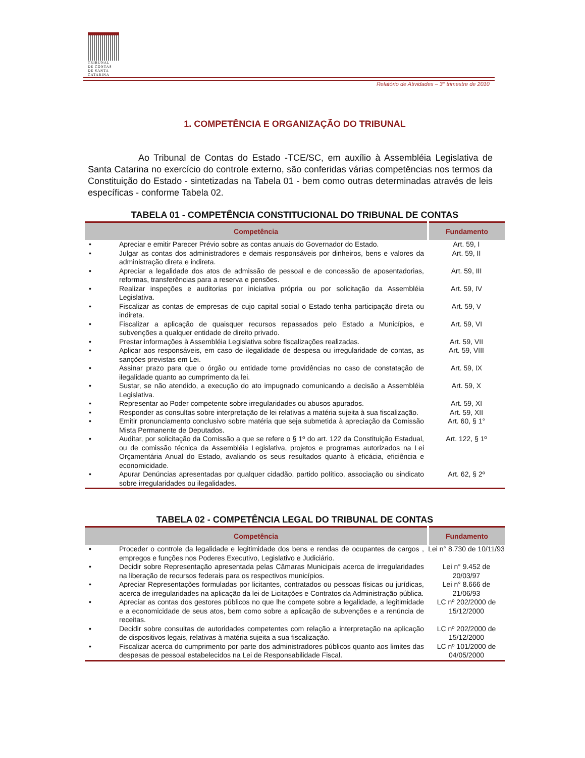TRIBUNAL
DE CONTAS
DE SANTA
CATARINA
Relatório de Atividades – 3° trimestre de 2010
1. COMPETÊNCIA E ORGANIZAÇÃO DO TRIBUNAL
Ao Tribunal de Contas do Estado -TCE/SC, em auxílio à Assembléia Legislativa de Santa Catarina no exercício do controle externo, são conferidas várias competências nos termos da Constituição do Estado - sintetizadas na Tabela 01 - bem como outras determinadas através de leis específicas - conforme Tabela 02.
TABELA 01 - COMPETÊNCIA CONSTITUCIONAL DO TRIBUNAL DE CONTAS
| Competência | | Fundamento |
| --- | --- | --- |
| • | Apreciar e emitir Parecer Prévio sobre as contas anuais do Governador do Estado. | Art. 59, I |
| • | Julgar as contas dos administradores e demais responsáveis por dinheiros, bens e valores da administração direta e indireta. | Art. 59, II |
| • | Apreciar a legalidade dos atos de admissão de pessoal e de concessão de aposentadorias, reformas, transferências para a reserva e pensões. | Art. 59, III |
| • | Realizar inspeções e auditorias por iniciativa própria ou por solicitação da Assembléia Legislativa. | Art. 59, IV |
| • | Fiscalizar as contas de empresas de cujo capital social o Estado tenha participação direta ou indireta. | Art. 59, V |
| • | Fiscalizar a aplicação de quaisquer recursos repassados pelo Estado a Municípios, e subvenções a qualquer entidade de direito privado. | Art. 59, VI |
| • | Prestar informações à Assembléia Legislativa sobre fiscalizações realizadas. | Art. 59, VII |
| • | Aplicar aos responsáveis, em caso de ilegalidade de despesa ou irregularidade de contas, as sanções previstas em Lei. | Art. 59, VIII |
| • | Assinar prazo para que o órgão ou entidade tome providências no caso de constatação de ilegalidade quanto ao cumprimento da lei. | Art. 59, IX |
| • | Sustar, se não atendido, a execução do ato impugnado comunicando a decisão a Assembléia Legislativa. | Art. 59, X |
| • | Representar ao Poder competente sobre irregularidades ou abusos apurados. | Art. 59, XI |
| • | Responder as consultas sobre interpretação de lei relativas a matéria sujeita à sua fiscalização. | Art. 59, XII |
| • | Emitir pronunciamento conclusivo sobre matéria que seja submetida à apreciação da Comissão Mista Permanente de Deputados. | Art. 60, § 1° |
| • | Auditar, por solicitação da Comissão a que se refere o § 1º do art. 122 da Constituição Estadual, ou de comissão técnica da Assembléia Legislativa, projetos e programas autorizados na Lei Orçamentária Anual do Estado, avaliando os seus resultados quanto à eficácia, eficiência e economicidade. | Art. 122, § 1º |
| • | Apurar Denúncias apresentadas por qualquer cidadão, partido político, associação ou sindicato sobre irregularidades ou ilegalidades. | Art. 62, § 2º |
TABELA 02 - COMPETÊNCIA LEGAL DO TRIBUNAL DE CONTAS
| Competência | | Fundamento |
| --- | --- | --- |
| • | Proceder o controle da legalidade e legitimidade dos bens e rendas de ocupantes de cargos , empregos e funções nos Poderes Executivo, Legislativo e Judiciário. | Lei n° 8.730 de 10/11/93 |
| • | Decidir sobre Representação apresentada pelas Câmaras Municipais acerca de irregularidades na liberação de recursos federais para os respectivos municípios. | Lei n° 9.452 de 20/03/97 |
| • | Apreciar Representações formuladas por licitantes, contratados ou pessoas físicas ou jurídicas, acerca de irregularidades na aplicação da lei de Licitações e Contratos da Administração pública. | Lei n° 8.666 de 21/06/93 |
| • | Apreciar as contas dos gestores públicos no que lhe compete sobre a legalidade, a legitimidade e a economicidade de seus atos, bem como sobre a aplicação de subvenções e a renúncia de receitas. | LC nº 202/2000 de 15/12/2000 |
| • | Decidir sobre consultas de autoridades competentes com relação a interpretação na aplicação de dispositivos legais, relativas à matéria sujeita a sua fiscalização. | LC nº 202/2000 de 15/12/2000 |
| • | Fiscalizar acerca do cumprimento por parte dos administradores públicos quanto aos limites das despesas de pessoal estabelecidos na Lei de Responsabilidade Fiscal. | LC nº 101/2000 de 04/05/2000 |